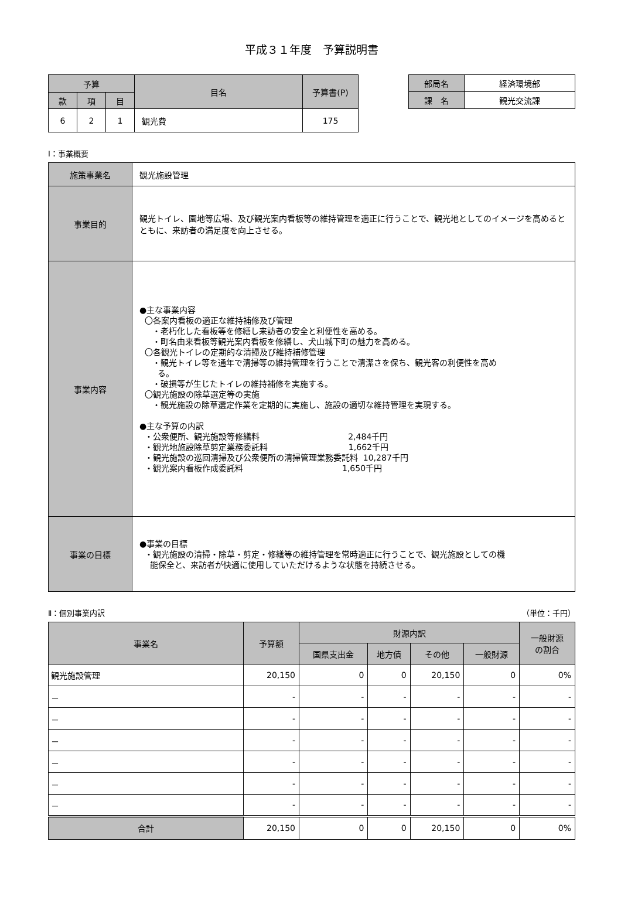平成３１年度　予算説明書
| 予算 | | | 目名 | 予算書(P) |
| --- | --- | --- | --- | --- |
| 款 | 項 | 目 | | |
| 6 | 2 | 1 | 観光費 | 175 |
| 部局名 | 経済環境部 |
| 課 名 | 観光交流課 |
Ⅰ：事業概要
| 施策事業名 | 観光施設管理 |
| 事業目的 | 観光トイレ、園地等広場、及び観光案内看板等の維持管理を適正に行うことで、観光地としてのイメージを高めるとともに、来訪者の満足度を向上させる。 |
| 事業内容 | ●主な事業内容 〇各案内看板の適正な維持補修及び管理 ・老朽化した看板等を修繕し来訪者の安全と利便性を高める。 ・町名由来看板等観光案内看板を修繕し、犬山城下町の魅力を高める。 〇各観光トイレの定期的な清掃及び維持補修管理 ・観光トイレ等を通年で清掃等の維持管理を行うことで清潔さを保ち、観光客の利便性を高め る。 ・破損等が生じたトイレの維持補修を実施する。 〇観光施設の除草選定等の実施 ・観光施設の除草選定作業を定期的に実施し、施設の適切な維持管理を実現する。 ●主な予算の内訳 ・公衆便所、観光施設等修繕料 2,484千円 ・観光地施設除草剪定業務委託料 1,662千円 ・観光施設の巡回清掃及び公衆便所の清掃管理業務委託料 10,287千円 ・観光案内看板作成委託料 1,650千円 |
| 事業の目標 | ●事業の目標 ・観光施設の清掃・除草・剪定・修繕等の維持管理を常時適正に行うことで、観光施設としての機 能保全と、来訪者が快適に使用していただけるような状態を持続させる。 |
Ⅱ：個別事業内訳 （単位：千円）
| 事業名 | 予算額 | 財源内訳 | | | | 一般財源 の割合 |
| --- | --- | --- | --- | --- | --- | --- |
| | | 国県支出金 | 地方債 | その他 | 一般財源 | |
| 観光施設管理 | 20,150 | 0 | 0 | 20,150 | 0 | 0% |
| － | - | - | - | - | - | - |
| － | - | - | - | - | - | - |
| － | - | - | - | - | - | - |
| － | - | - | - | - | - | - |
| － | - | - | - | - | - | - |
| － | - | - | - | - | - | - |
| 合計 | 20,150 | 0 | 0 | 20,150 | 0 | 0% |